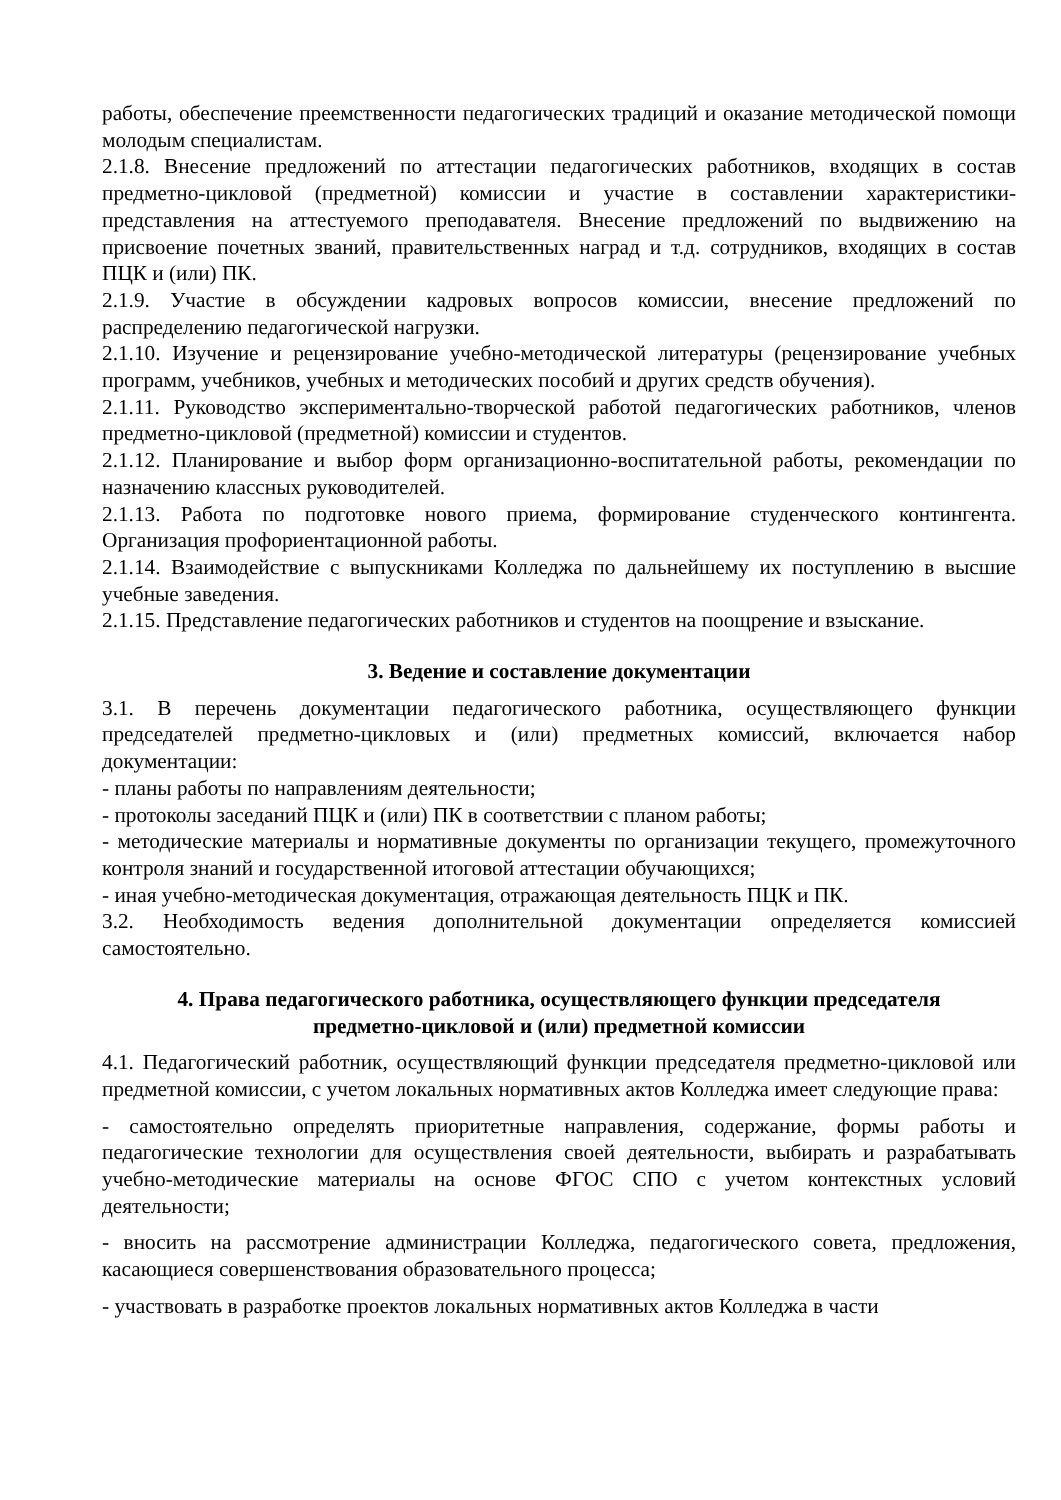работы, обеспечение преемственности педагогических традиций и оказание методической помощи молодым специалистам.
2.1.8. Внесение предложений по аттестации педагогических работников, входящих в состав предметно-цикловой (предметной) комиссии и участие в составлении характеристики-представления на аттестуемого преподавателя. Внесение предложений по выдвижению на присвоение почетных званий, правительственных наград и т.д. сотрудников, входящих в состав ПЦК и (или) ПК.
2.1.9. Участие в обсуждении кадровых вопросов комиссии, внесение предложений по распределению педагогической нагрузки.
2.1.10. Изучение и рецензирование учебно-методической литературы (рецензирование учебных программ, учебников, учебных и методических пособий и других средств обучения).
2.1.11. Руководство экспериментально-творческой работой педагогических работников, членов предметно-цикловой (предметной) комиссии и студентов.
2.1.12. Планирование и выбор форм организационно-воспитательной работы, рекомендации по назначению классных руководителей.
2.1.13. Работа по подготовке нового приема, формирование студенческого контингента. Организация профориентационной работы.
2.1.14. Взаимодействие с выпускниками Колледжа по дальнейшему их поступлению в высшие учебные заведения.
2.1.15. Представление педагогических работников и студентов на поощрение и взыскание.
3. Ведение и составление документации
3.1. В перечень документации педагогического работника, осуществляющего функции председателей предметно-цикловых и (или) предметных комиссий, включается набор документации:
- планы работы по направлениям деятельности;
- протоколы заседаний ПЦК и (или) ПК в соответствии с планом работы;
- методические материалы и нормативные документы по организации текущего, промежуточного контроля знаний и государственной итоговой аттестации обучающихся;
- иная учебно-методическая документация, отражающая деятельность ПЦК и ПК.
3.2. Необходимость ведения дополнительной документации определяется комиссией самостоятельно.
4. Права педагогического работника, осуществляющего функции председателя
предметно-цикловой и (или) предметной комиссии
4.1. Педагогический работник, осуществляющий функции председателя предметно-цикловой или предметной комиссии, с учетом локальных нормативных актов Колледжа имеет следующие права:
- самостоятельно определять приоритетные направления, содержание, формы работы и педагогические технологии для осуществления своей деятельности, выбирать и разрабатывать учебно-методические материалы на основе ФГОС СПО с учетом контекстных условий деятельности;
- вносить на рассмотрение администрации Колледжа, педагогического совета, предложения, касающиеся совершенствования образовательного процесса;
- участвовать в разработке проектов локальных нормативных актов Колледжа в части